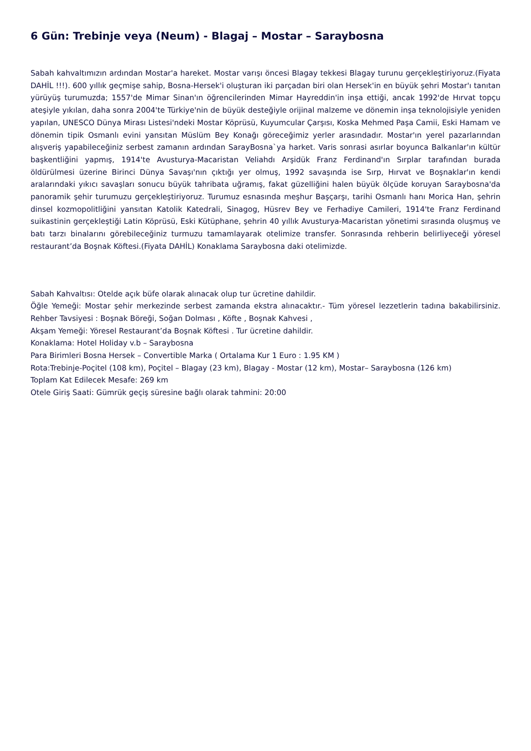6 Gün: Trebinje veya (Neum) - Blagaj – Mostar – Saraybosna
Sabah kahvaltımızın ardından Mostar'a hareket. Mostar varışı öncesi Blagay tekkesi Blagay turunu gerçekleştiriyoruz.(Fiyata DAHİL !!!). 600 yıllık geçmişe sahip, Bosna-Hersek'i oluşturan iki parçadan biri olan Hersek'in en büyük şehri Mostar'ı tanıtan yürüyüş turumuzda; 1557'de Mimar Sinan'ın öğrencilerinden Mimar Hayreddin'in inşa ettiği, ancak 1992'de Hırvat topçu ateşiyle yıkılan, daha sonra 2004'te Türkiye'nin de büyük desteğiyle orijinal malzeme ve dönemin inşa teknolojisiyle yeniden yapılan, UNESCO Dünya Mirası Listesi'ndeki Mostar Köprüsü, Kuyumcular Çarşısı, Koska Mehmed Paşa Camii, Eski Hamam ve dönemin tipik Osmanlı evini yansıtan Müslüm Bey Konağı göreceğimiz yerler arasındadır. Mostar'ın yerel pazarlarından alışveriş yapabileceğiniz serbest zamanın ardından SarayBosna`ya harket. Varis sonrasi asırlar boyunca Balkanlar'ın kültür başkentliğini yapmış, 1914'te Avusturya-Macaristan Veliahdı Arşidük Franz Ferdinand'ın Sırplar tarafından burada öldürülmesi üzerine Birinci Dünya Savaşı'nın çıktığı yer olmuş, 1992 savaşında ise Sırp, Hırvat ve Boşnaklar'ın kendi aralarındaki yıkıcı savaşları sonucu büyük tahribata uğramış, fakat güzelliğini halen büyük ölçüde koruyan Saraybosna'da panoramik şehir turumuzu gerçekleştiriyoruz. Turumuz esnasında meşhur Başçarşı, tarihi Osmanlı hanı Morica Han, şehrin dinsel kozmopolitliğini yansıtan Katolik Katedrali, Sinagog, Hüsrev Bey ve Ferhadiye Camileri, 1914'te Franz Ferdinand suikastinin gerçekleştiği Latin Köprüsü, Eski Kütüphane, şehrin 40 yıllık Avusturya-Macaristan yönetimi sırasında oluşmuş ve batı tarzı binalarını görebileceğiniz turmuzu tamamlayarak otelimize transfer. Sonrasında rehberin belirliyeceği yöresel restaurant’da Boşnak Köftesi.(Fiyata DAHİL) Konaklama Saraybosna daki otelimizde.
Sabah Kahvaltısı: Otelde açık büfe olarak alınacak olup tur ücretine dahildir.
Öğle Yemeği: Mostar şehir merkezinde serbest zamanda ekstra alınacaktır.- Tüm yöresel lezzetlerin tadına bakabilirsiniz. Rehber Tavsiyesi : Boşnak Böreği, Soğan Dolması , Köfte , Boşnak Kahvesi ,
Akşam Yemeği: Yöresel Restaurant’da Boşnak Köftesi . Tur ücretine dahildir.
Konaklama: Hotel Holiday v.b – Saraybosna
Para Birimleri Bosna Hersek – Convertible Marka ( Ortalama Kur 1 Euro : 1.95 KM )
Rota:Trebinje-Poçitel (108 km), Poçitel – Blagay (23 km), Blagay - Mostar (12 km), Mostar– Saraybosna (126 km)
Toplam Kat Edilecek Mesafe: 269 km
Otele Giriş Saati: Gümrük geçiş süresine bağlı olarak tahmini: 20:00